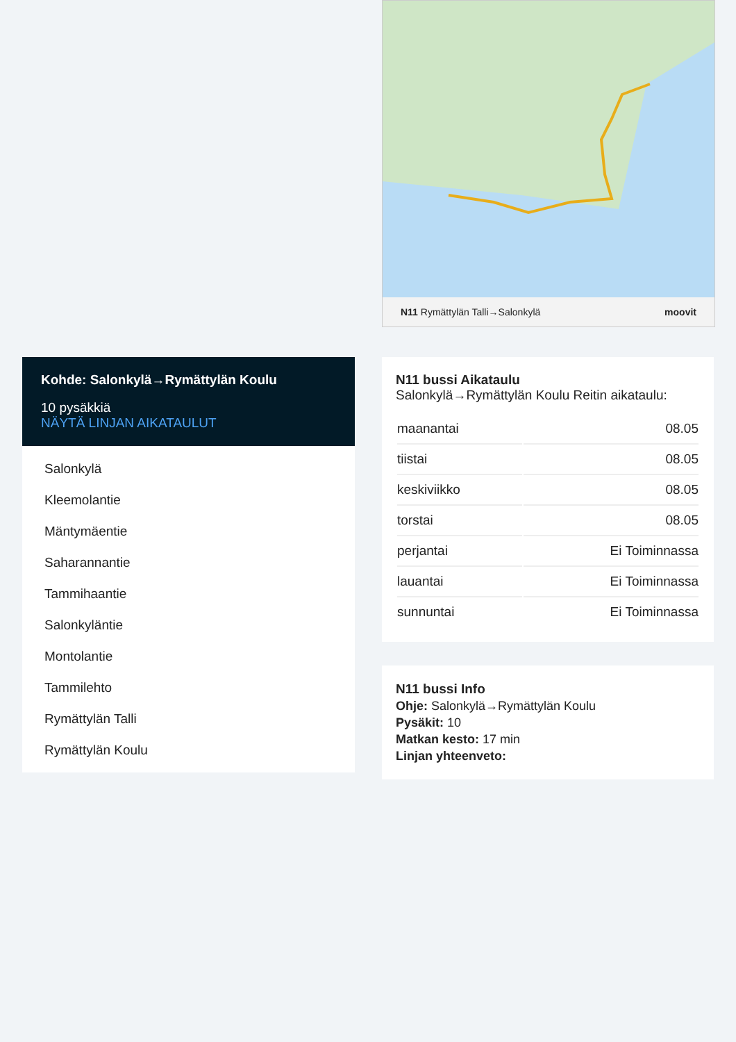N11 Rymättylän Talli→Salonkylä moovit
Kohde: Salonkylä→Rymättylän Koulu
10 pysäkkiä
NÄYTÄ LINJAN AIKATAULUT
Salonkylä
Kleemolantie
Mäntymäentie
Saharannantie
Tammihaantie
Salonkyläntie
Montolantie
Tammilehto
Rymättylän Talli
Rymättylän Koulu
N11 bussi Aikataulu
Salonkylä→Rymättylän Koulu Reitin aikataulu:
| maanantai | 08.05 |
| tiistai | 08.05 |
| keskiviikko | 08.05 |
| torstai | 08.05 |
| perjantai | Ei Toiminnassa |
| lauantai | Ei Toiminnassa |
| sunnuntai | Ei Toiminnassa |
N11 bussi Info
Ohje: Salonkylä→Rymättylän Koulu
Pysäkit: 10
Matkan kesto: 17 min
Linjan yhteenveto: